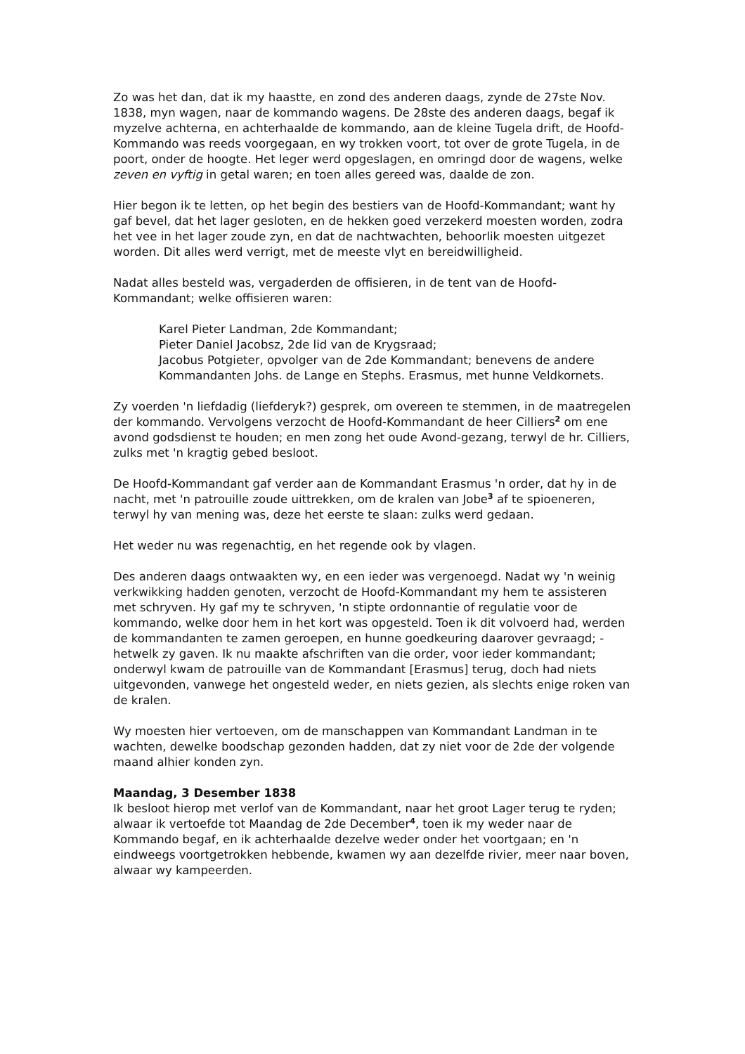Zo was het dan, dat ik my haastte, en zond des anderen daags, zynde de 27ste Nov. 1838, myn wagen, naar de kommando wagens. De 28ste des anderen daags, begaf ik myzelve achterna, en achterhaalde de kommando, aan de kleine Tugela drift, de Hoofd-Kommando was reeds voorgegaan, en wy trokken voort, tot over de grote Tugela, in de poort, onder de hoogte. Het leger werd opgeslagen, en omringd door de wagens, welke zeven en vyftig in getal waren; en toen alles gereed was, daalde de zon.
Hier begon ik te letten, op het begin des bestiers van de Hoofd-Kommandant; want hy gaf bevel, dat het lager gesloten, en de hekken goed verzekerd moesten worden, zodra het vee in het lager zoude zyn, en dat de nachtwachten, behoorlik moesten uitgezet worden. Dit alles werd verrigt, met de meeste vlyt en bereidwilligheid.
Nadat alles besteld was, vergaderden de offisieren, in de tent van de Hoofd-Kommandant; welke offisieren waren:
Karel Pieter Landman, 2de Kommandant;
Pieter Daniel Jacobsz, 2de lid van de Krygsraad;
Jacobus Potgieter, opvolger van de 2de Kommandant; benevens de andere Kommandanten Johs. de Lange en Stephs. Erasmus, met hunne Veldkornets.
Zy voerden 'n liefdadig (liefderyk?) gesprek, om overeen te stemmen, in de maatregelen der kommando. Vervolgens verzocht de Hoofd-Kommandant de heer Cilliers<sup>2</sup> om ene avond godsdienst te houden; en men zong het oude Avond-gezang, terwyl de hr. Cilliers, zulks met 'n kragtig gebed besloot.
De Hoofd-Kommandant gaf verder aan de Kommandant Erasmus 'n order, dat hy in de nacht, met 'n patrouille zoude uittrekken, om de kralen van Jobe<sup>3</sup> af te spioeneren, terwyl hy van mening was, deze het eerste te slaan: zulks werd gedaan.
Het weder nu was regenachtig, en het regende ook by vlagen.
Des anderen daags ontwaakten wy, en een ieder was vergenoegd. Nadat wy 'n weinig verkwikking hadden genoten, verzocht de Hoofd-Kommandant my hem te assisteren met schryven. Hy gaf my te schryven, 'n stipte ordonnantie of regulatie voor de kommando, welke door hem in het kort was opgesteld. Toen ik dit volvoerd had, werden de kommandanten te zamen geroepen, en hunne goedkeuring daarover gevraagd; - hetwelk zy gaven. Ik nu maakte afschriften van die order, voor ieder kommandant; onderwyl kwam de patrouille van de Kommandant [Erasmus] terug, doch had niets uitgevonden, vanwege het ongesteld weder, en niets gezien, als slechts enige roken van de kralen.
Wy moesten hier vertoeven, om de manschappen van Kommandant Landman in te wachten, dewelke boodschap gezonden hadden, dat zy niet voor de 2de der volgende maand alhier konden zyn.
Maandag, 3 Desember 1838
Ik besloot hierop met verlof van de Kommandant, naar het groot Lager terug te ryden; alwaar ik vertoefde tot Maandag de 2de December<sup>4</sup>, toen ik my weder naar de Kommando begaf, en ik achterhaalde dezelve weder onder het voortgaan; en 'n eindweegs voortgetrokken hebbende, kwamen wy aan dezelfde rivier, meer naar boven, alwaar wy kampeerden.